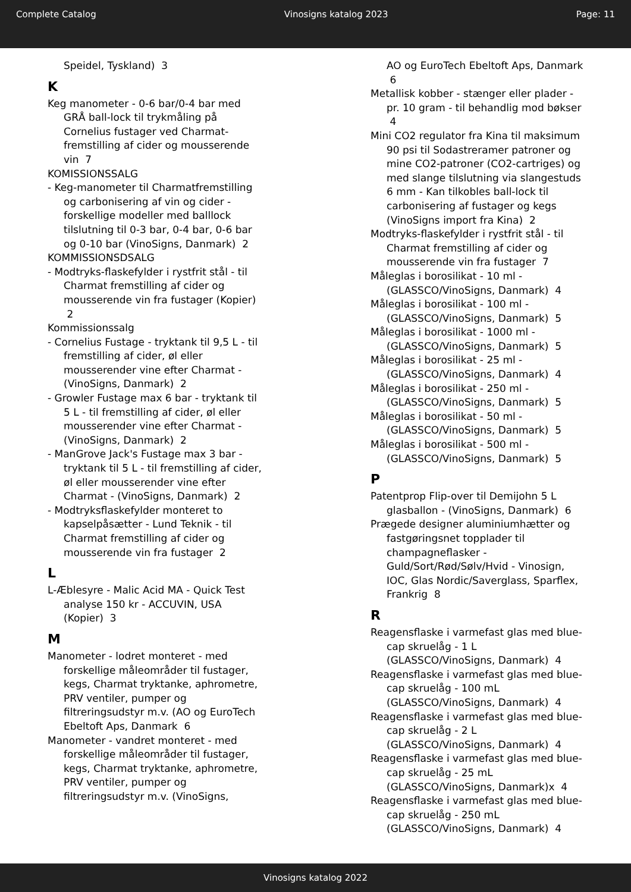Complete Catalog Vinosigns katalog 2023 Page: 11
Speidel, Tyskland) 3
K
Keg manometer - 0-6 bar/0-4 bar med GRÅ ball-lock til trykmåling på Cornelius fustager ved Charmat-fremstilling af cider og mousserende vin 7
KOMISSIONSSALG
- Keg-manometer til Charmatfremstilling og carbonisering af vin og cider - forskellige modeller med balllock tilslutning til 0-3 bar, 0-4 bar, 0-6 bar og 0-10 bar (VinoSigns, Danmark) 2
KOMMISSIONSDSALG
- Modtryks-flaskefylder i rystfrit stål - til Charmat fremstilling af cider og mousserende vin fra fustager (Kopier) 2
Kommissionssalg
- Cornelius Fustage - tryktank til 9,5 L - til fremstilling af cider, øl eller mousserender vine efter Charmat - (VinoSigns, Danmark) 2
- Growler Fustage max 6 bar - tryktank til 5 L - til fremstilling af cider, øl eller mousserender vine efter Charmat - (VinoSigns, Danmark) 2
- ManGrove Jack's Fustage max 3 bar - tryktank til 5 L - til fremstilling af cider, øl eller mousserender vine efter Charmat - (VinoSigns, Danmark) 2
- Modtryksflaskefylder monteret to kapselpåsætter - Lund Teknik - til Charmat fremstilling af cider og mousserende vin fra fustager 2
L
L-Æblesyre - Malic Acid MA - Quick Test analyse 150 kr - ACCUVIN, USA (Kopier) 3
M
Manometer - lodret monteret - med forskellige måleområder til fustager, kegs, Charmat tryktanke, aphrometre, PRV ventiler, pumper og filtreringsudstyr m.v. (AO og EuroTech Ebeltoft Aps, Danmark 6
Manometer - vandret monteret - med forskellige måleområder til fustager, kegs, Charmat tryktanke, aphrometre, PRV ventiler, pumper og filtreringsudstyr m.v. (VinoSigns,
AO og EuroTech Ebeltoft Aps, Danmark 6
Metallisk kobber - stænger eller plader - pr. 10 gram - til behandlig mod bøkser 4
Mini CO2 regulator fra Kina til maksimum 90 psi til Sodastreramer patroner og mine CO2-patroner (CO2-cartriges) og med slange tilslutning via slangestuds 6 mm - Kan tilkobles ball-lock til carbonisering af fustager og kegs (VinoSigns import fra Kina) 2
Modtryks-flaskefylder i rystfrit stål - til Charmat fremstilling af cider og mousserende vin fra fustager 7
Måleglas i borosilikat - 10 ml - (GLASSCO/VinoSigns, Danmark) 4
Måleglas i borosilikat - 100 ml - (GLASSCO/VinoSigns, Danmark) 5
Måleglas i borosilikat - 1000 ml - (GLASSCO/VinoSigns, Danmark) 5
Måleglas i borosilikat - 25 ml - (GLASSCO/VinoSigns, Danmark) 4
Måleglas i borosilikat - 250 ml - (GLASSCO/VinoSigns, Danmark) 5
Måleglas i borosilikat - 50 ml - (GLASSCO/VinoSigns, Danmark) 5
Måleglas i borosilikat - 500 ml - (GLASSCO/VinoSigns, Danmark) 5
P
Patentprop Flip-over til Demijohn 5 L glasballon - (VinoSigns, Danmark) 6
Prægede designer aluminiumhætter og fastgøringsnet topplader til champagneflasker - Guld/Sort/Rød/Sølv/Hvid - Vinosign, IOC, Glas Nordic/Saverglass, Sparflex, Frankrig 8
R
Reagensflaske i varmefast glas med blue-cap skruelåg - 1 L (GLASSCO/VinoSigns, Danmark) 4
Reagensflaske i varmefast glas med blue-cap skruelåg - 100 mL (GLASSCO/VinoSigns, Danmark) 4
Reagensflaske i varmefast glas med blue-cap skruelåg - 2 L (GLASSCO/VinoSigns, Danmark) 4
Reagensflaske i varmefast glas med blue-cap skruelåg - 25 mL (GLASSCO/VinoSigns, Danmark)x 4
Reagensflaske i varmefast glas med blue-cap skruelåg - 250 mL (GLASSCO/VinoSigns, Danmark) 4
Vinosigns katalog 2022